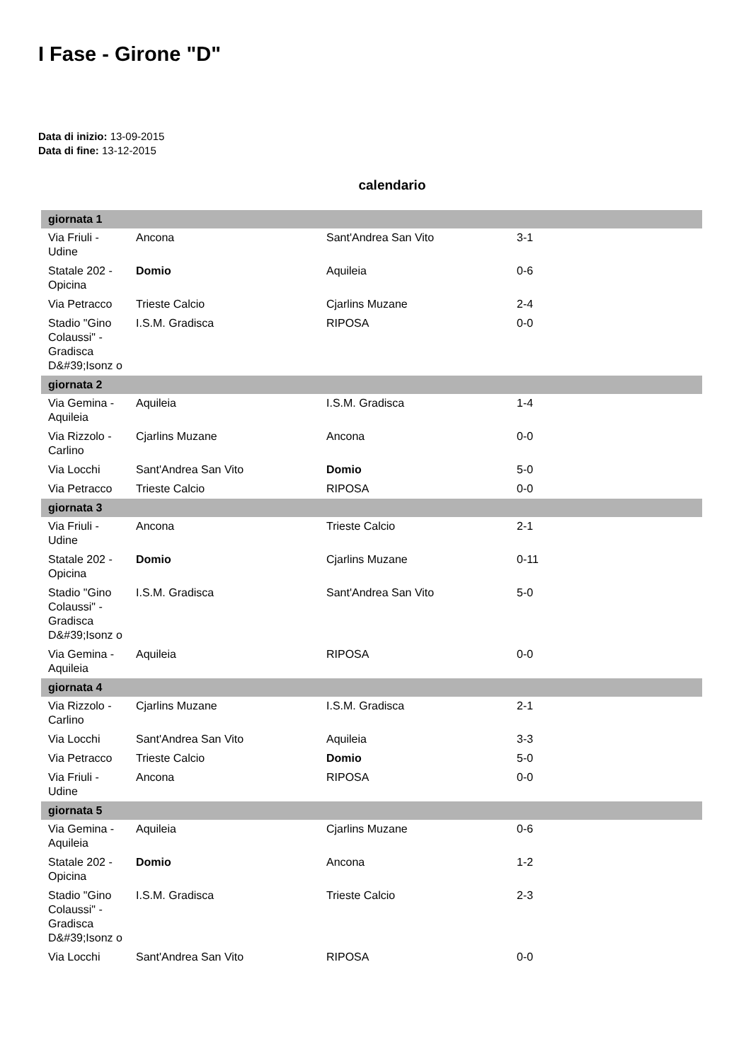I Fase - Girone "D"
Data di inizio: 13-09-2015
Data di fine: 13-12-2015
calendario
| giornata 1 | | | | |
| Via Friuli - Udine | Ancona | Sant'Andrea San Vito | 3-1 | |
| Statale 202 - Opicina | Domio | Aquileia | 0-6 | |
| Via Petracco | Trieste Calcio | Cjarlins Muzane | 2-4 | |
| Stadio "Gino Colaussi" - Gradisca D&#39;Isonz o | I.S.M. Gradisca | RIPOSA | 0-0 | |
| giornata 2 | | | | |
| Via Gemina - Aquileia | Aquileia | I.S.M. Gradisca | 1-4 | |
| Via Rizzolo - Carlino | Cjarlins Muzane | Ancona | 0-0 | |
| Via Locchi | Sant'Andrea San Vito | Domio | 5-0 | |
| Via Petracco | Trieste Calcio | RIPOSA | 0-0 | |
| giornata 3 | | | | |
| Via Friuli - Udine | Ancona | Trieste Calcio | 2-1 | |
| Statale 202 - Opicina | Domio | Cjarlins Muzane | 0-11 | |
| Stadio "Gino Colaussi" - Gradisca D&#39;Isonz o | I.S.M. Gradisca | Sant'Andrea San Vito | 5-0 | |
| Via Gemina - Aquileia | Aquileia | RIPOSA | 0-0 | |
| giornata 4 | | | | |
| Via Rizzolo - Carlino | Cjarlins Muzane | I.S.M. Gradisca | 2-1 | |
| Via Locchi | Sant'Andrea San Vito | Aquileia | 3-3 | |
| Via Petracco | Trieste Calcio | Domio | 5-0 | |
| Via Friuli - Udine | Ancona | RIPOSA | 0-0 | |
| giornata 5 | | | | |
| Via Gemina - Aquileia | Aquileia | Cjarlins Muzane | 0-6 | |
| Statale 202 - Opicina | Domio | Ancona | 1-2 | |
| Stadio "Gino Colaussi" - Gradisca D&#39;Isonz o | I.S.M. Gradisca | Trieste Calcio | 2-3 | |
| Via Locchi | Sant'Andrea San Vito | RIPOSA | 0-0 | |